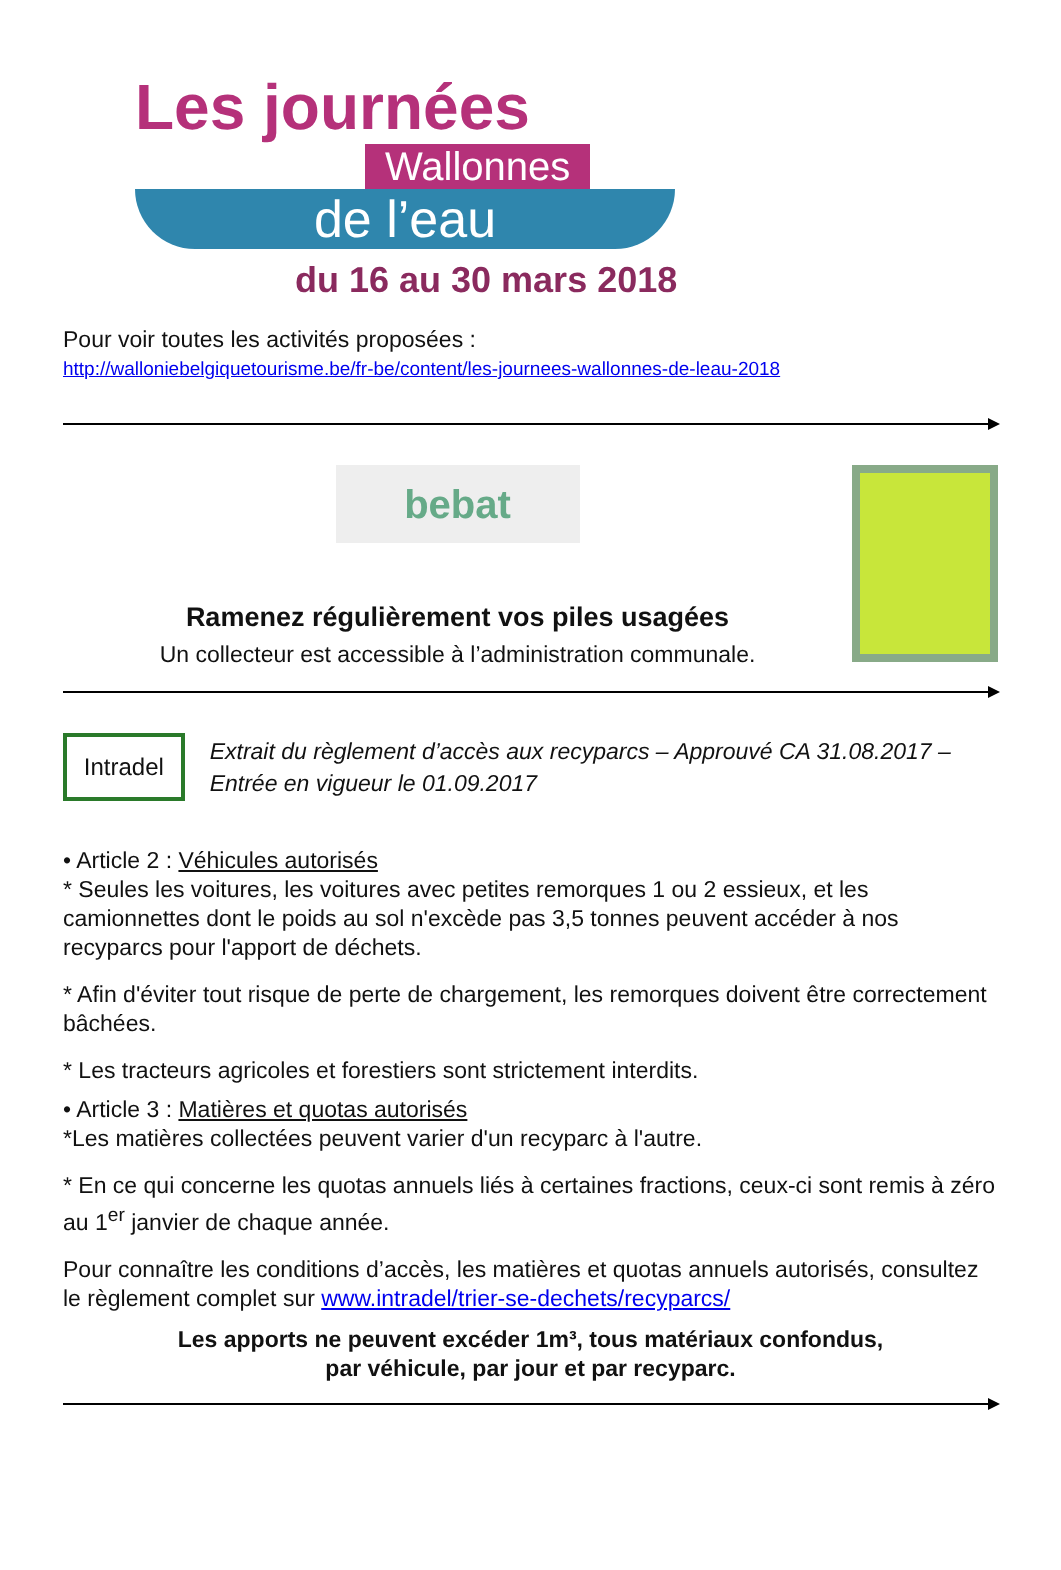Les journées
Wallonnes
de l’eau
du 16 au 30 mars 2018
Pour voir toutes les activités proposées :
http://walloniebelgiquetourisme.be/fr-be/content/les-journees-wallonnes-de-leau-2018
bebat
Ramenez régulièrement vos piles usagées
Un collecteur est accessible à l’administration communale.
Intradel
Extrait du règlement d’accès aux recyparcs – Approuvé CA 31.08.2017 – Entrée en vigueur le 01.09.2017
• Article 2 : Véhicules autorisés
* Seules les voitures, les voitures avec petites remorques 1 ou 2 essieux, et les camionnettes dont le poids au sol n'excède pas 3,5 tonnes peuvent accéder à nos recyparcs pour l'apport de déchets.
* Afin d'éviter tout risque de perte de chargement, les remorques doivent être correctement bâchées.
* Les tracteurs agricoles et forestiers sont strictement interdits.
• Article 3 : Matières et quotas autorisés
*Les matières collectées peuvent varier d'un recyparc à l'autre.
* En ce qui concerne les quotas annuels liés à certaines fractions, ceux-ci sont remis à zéro au 1<sup>er</sup> janvier de chaque année.
Pour connaître les conditions d’accès, les matières et quotas annuels autorisés, consultez le règlement complet sur www.intradel/trier-se-dechets/recyparcs/
Les apports ne peuvent excéder 1m³, tous matériaux confondus,
par véhicule, par jour et par recyparc.